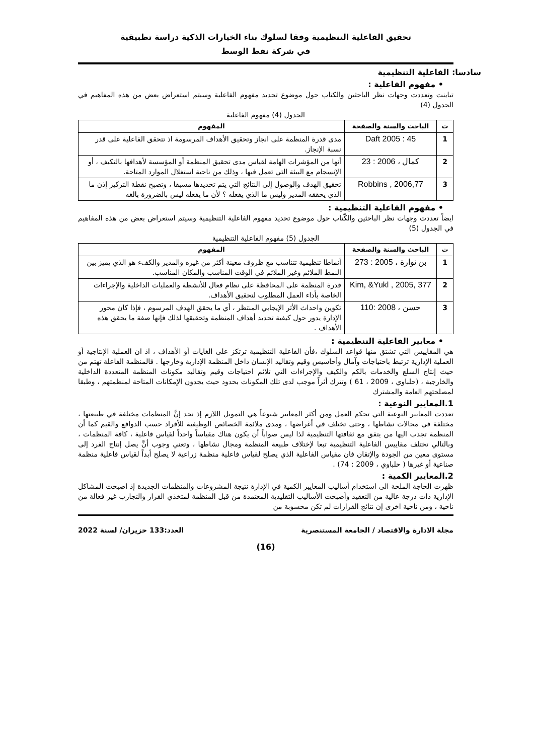تحقيق الفاعلية التنظيمية وفقا لسلوك بناء الخيارات الذكية دراسة تطبيقية
في شركة نفط الوسط
سادسا: الفاعلية التنظيمية
• مفهوم الفاعلية :
تباينت وتعددت وجهات نظر الباحثين والكتاب حول موضوع تحديد مفهوم الفاعلية وسيتم استعراض بعض من هذه المفاهيم في الجدول (4)
الجدول (4) مفهوم الفاعلية
| ت | الباحث والسنة والصفحة | المفهوم |
| --- | --- | --- |
| 1 | Daft 2005 : 45 | مدى قدرة المنظمة على انجاز وتحقيق الأهداف المرسومة اذ تتحقق الفاعلية على قدر نسبة الإنجاز. |
| 2 | كمال ، 2006 : 23 | أنها من المؤشرات الهامة لقياس مدى تحقيق المنظمة أو المؤسسة لأهدافها بالتكيف ، أو الإنسجام مع البيئة التي تعمل فيها ، وذلك من ناحية استغلال الموارد المتاحة. |
| 3 | Robbins , 2006,77 | تحقيق الهدف والوصول إلى النتائج التي يتم تحديدها مسبقا ، وتصبح نقطة التركيز إذن ما الذي يحققه المدير وليس ما الذي يفعله ؟ لأن ما يفعله ليس بالضرورة بالغه |
• مفهوم الفاعلية التنظيمية :
ايضاً تعددت وجهات نظر الباحثين والكّتاب حول موضوع تحديد مفهوم الفاعلية التنظيمية وسيتم استعراض بعض من هذه المفاهيم في الجدول (5)
الجدول (5) مفهوم الفاعلية التنظيمية
| ت | الباحث والسنة والصفحة | المفهوم |
| --- | --- | --- |
| 1 | بن نوارة ، 2005 : 273 | أنماطا تنظيمية تتناسب مع ظروف معينة أكثر من غيره والمدير والكفء هو الذي يميز بين النمط الملائم وغير الملائم في الوقت المناسب والمكان المناسب. |
| 2 | Kim, &Yukl , 2005, 377 | قدرة المنظمة على المحافظة على نظام فعال للأنشطة والعمليات الداخلية والإجراءات الخاصة بأداء العمل المطلوب لتحقيق الأهداف. |
| 3 | حسن ، 2008 :110 | تكوين واحداث الأثر الإيجابي المنتظر ، أي ما يحقق الهدف المرسوم ، فإذا كان محور الإدارة يدور حول كيفية تحديد أهداف المنظمة وتحقيقها لذلك فإنها صفة ما يحقق هذه الأهداف . |
• معايير الفاعلية التنظيمية :
هي المقاييس التي تشتق منها قواعد السلوك ،فأن الفاعلية التنظيمية ترتكز على الغايات أو الأهداف ، اذ ان العملية الإنتاجية أو العملية الإدارية ترتبط باحتياجات وآمال وأحاسيس وقيم وتقاليد الإنسان داخل المنظمة الإدارية وخارجها . فالمنظمة الفاعلة تهتم من حيث إنتاج السلع والخدمات بالكم والكيف والإجراءات التي تلائم احتياجات وقيم وتقاليد مكونات المنظمة المتعددة الداخلية والخارجية ، (حلباوي ، 2009 ، 61 ) وتترك أثراً موجب لدى تلك المكونات بحدود حيث يجدون الإمكانات المتاحة لمنظمتهم ، وطبقا لمصلحتهم العامة والمشترك
1.المعايير النوعية :
تعددت المعايير النوعية التي تحكم العمل ومن أكثر المعايير شيوعاً هي التمويل اللازم إذ نجد إنَّ المنظمات مختلفة في طبيعتها ، مختلفة في مجالات نشاطها ، وحتى تختلف في أغراضها ، ومدى ملائمة الخصائص الوظيفية للأفراد حسب الدوافع والقيم كما أن المنظمة تجذب اليها من يتفق مع ثقافتها التنظيمية لذا ليس صواباً أن يكون هناك مقياساً واحداً لقياس فاعلية ، كافة المنظمات ، وبالتالي تختلف مقاييس الفاعلية التنظيمية تبعا لإختلاف طبيعة المنظمة ومجال نشاطها ، وتعني وجوب أنَّ يصل إنتاج الفرد إلى مستوى معين من الجودة والإتقان فان مقياس الفاعلية الذي يصلح لقياس فاعلية منظمة زراعية لا يصلح أبداً لقياس فاعلية منظمة صناعية أو غيرها ( حلباوي ، 2009 : 74) .
2.المعايير الكمية :
ظهرت الحاجة الملحة الى استخدام أساليب المعايير الكمية في الإدارة نتيجة المشروعات والمنظمات الجديدة إذ اصبحت المشاكل الإدارية ذات درجة عالية من التعقيد وأصبحت الأساليب التقليدية المعتمدة من قبل المنظمة لمتخذي القرار والتجارب غير فعالة من ناحية ، ومن ناحية اخرى إن نتائج القرارات لم تكن محسوبة من
مجلة الادارة والاقتصاد / الجامعة المستنصرية العدد:133 حزيران/ لسنة 2022
(16)